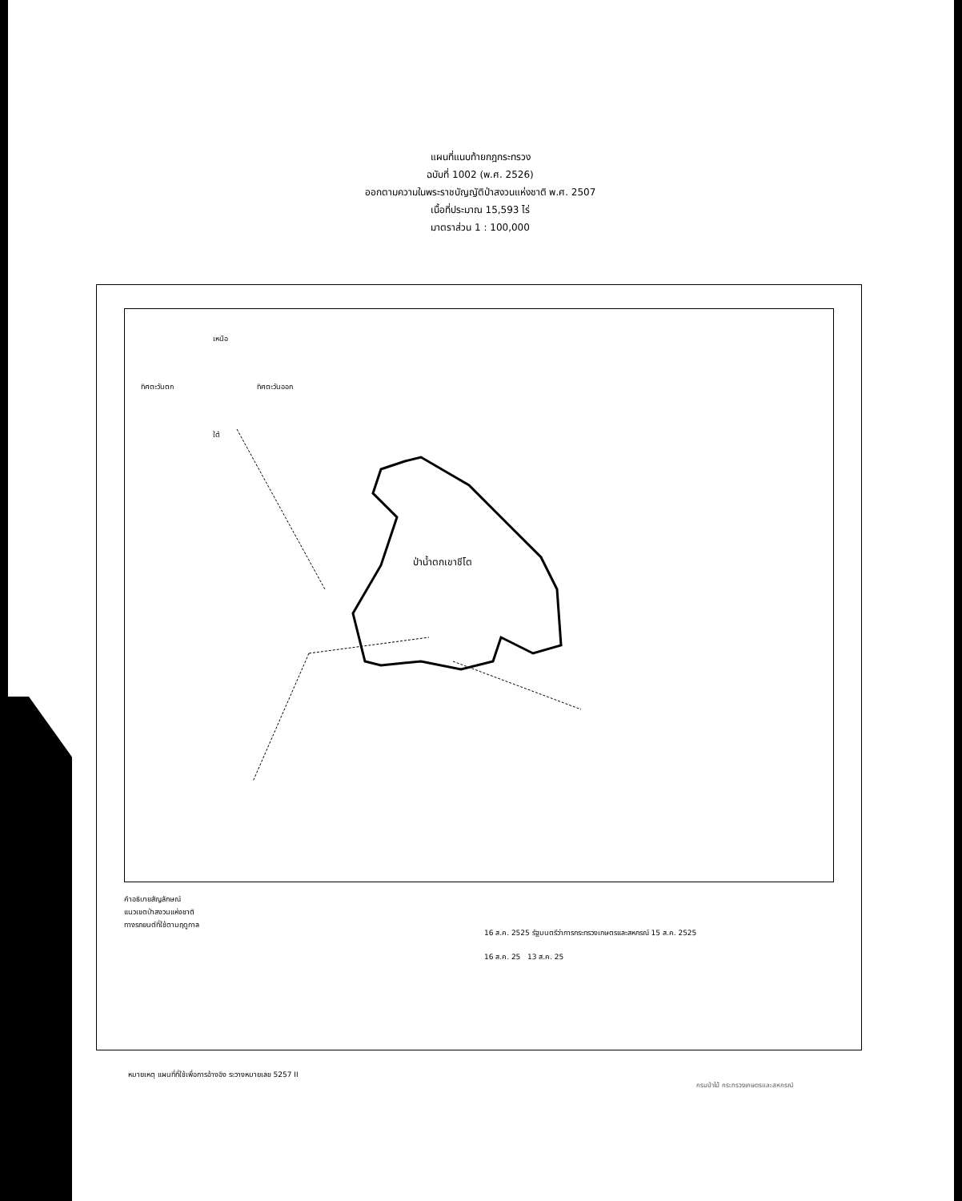แผนที่แนบท้ายกฎกระทรวง
ฉบับที่ 1002 (พ.ศ. 2526)
ออกตามความในพระราชบัญญัติป่าสงวนแห่งชาติ พ.ศ. 2507
เนื้อที่ประมาณ 15,593 ไร่
มาตราส่วน 1 : 100,000
ป่าน้ำตกเขาชีโต
ทิศตะวันตก
ทิศตะวันออก
เหนือ
ใต้
คำอธิบายสัญลักษณ์
แนวเขตป่าสงวนแห่งชาติ
ทางรถยนต์ที่ใช้ตามฤดูกาล
16 ส.ค. 2525 รัฐมนตรีว่าการกระทรวงเกษตรและสหกรณ์ 15 ส.ค. 2525
16 ส.ค. 25 13 ส.ค. 25
หมายเหตุ แผนที่ที่ใช้เพื่อการอ้างอิง ระวางหมายเลข 5257 II
กรมป่าไม้ กระทรวงเกษตรและสหกรณ์